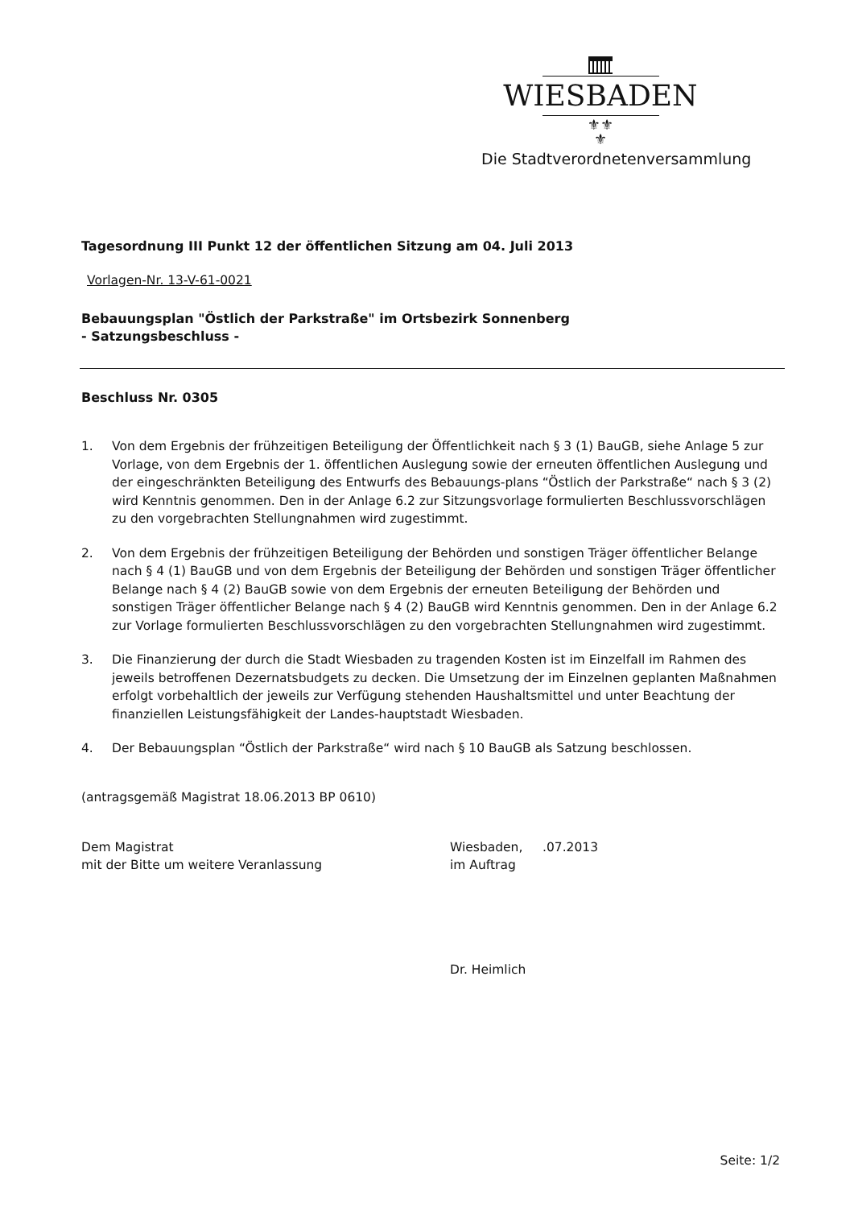WIESBADEN
⚜⚜
⚜
Die Stadtverordnetenversammlung
Tagesordnung III Punkt 12 der öffentlichen Sitzung am 04. Juli 2013
Vorlagen-Nr. 13-V-61-0021
Bebauungsplan "Östlich der Parkstraße" im Ortsbezirk Sonnenberg
- Satzungsbeschluss -
Beschluss Nr. 0305
1. Von dem Ergebnis der frühzeitigen Beteiligung der Öffentlichkeit nach § 3 (1) BauGB, siehe Anlage 5 zur Vorlage, von dem Ergebnis der 1. öffentlichen Auslegung sowie der erneuten öffentlichen Auslegung und der eingeschränkten Beteiligung des Entwurfs des Bebauungs-plans “Östlich der Parkstraße“ nach § 3 (2) wird Kenntnis genommen. Den in der Anlage 6.2 zur Sitzungsvorlage formulierten Beschlussvorschlägen zu den vorgebrachten Stellungnahmen wird zugestimmt.
2. Von dem Ergebnis der frühzeitigen Beteiligung der Behörden und sonstigen Träger öffentlicher Belange nach § 4 (1) BauGB und von dem Ergebnis der Beteiligung der Behörden und sonstigen Träger öffentlicher Belange nach § 4 (2) BauGB sowie von dem Ergebnis der erneuten Beteiligung der Behörden und sonstigen Träger öffentlicher Belange nach § 4 (2) BauGB wird Kenntnis genommen. Den in der Anlage 6.2 zur Vorlage formulierten Beschlussvorschlägen zu den vorgebrachten Stellungnahmen wird zugestimmt.
3. Die Finanzierung der durch die Stadt Wiesbaden zu tragenden Kosten ist im Einzelfall im Rahmen des jeweils betroffenen Dezernatsbudgets zu decken. Die Umsetzung der im Einzelnen geplanten Maßnahmen erfolgt vorbehaltlich der jeweils zur Verfügung stehenden Haushaltsmittel und unter Beachtung der finanziellen Leistungsfähigkeit der Landes-hauptstadt Wiesbaden.
4. Der Bebauungsplan “Östlich der Parkstraße“ wird nach § 10 BauGB als Satzung beschlossen.
(antragsgemäß Magistrat 18.06.2013 BP 0610)
Dem Magistrat
mit der Bitte um weitere Veranlassung
Wiesbaden, .07.2013
im Auftrag
Dr. Heimlich
Seite: 1/2